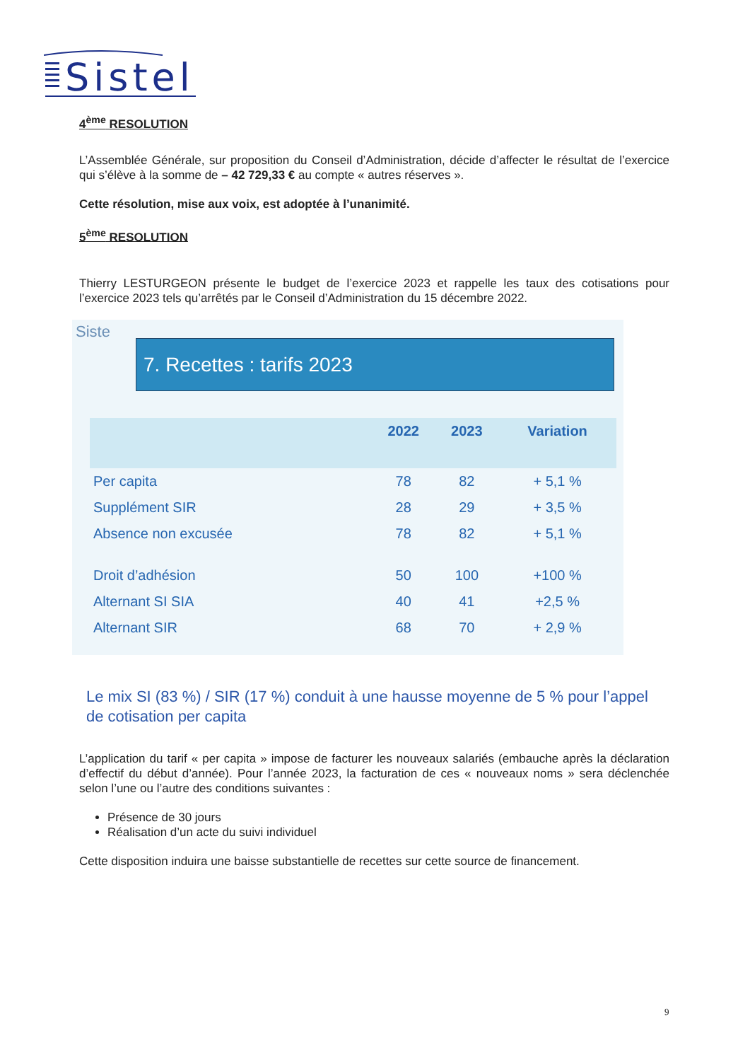Sistel
4<sup>ème</sup> RESOLUTION
L’Assemblée Générale, sur proposition du Conseil d’Administration, décide d’affecter le résultat de l’exercice qui s’élève à la somme de – 42 729,33 € au compte « autres réserves ».
Cette résolution, mise aux voix, est adoptée à l’unanimité.
5<sup>ème</sup> RESOLUTION
Thierry LESTURGEON présente le budget de l’exercice 2023 et rappelle les taux des cotisations pour l’exercice 2023 tels qu’arrêtés par le Conseil d’Administration du 15 décembre 2022.
Siste
7. Recettes : tarifs 2023
| | 2022 | 2023 | Variation |
| --- | --- | --- | --- |
| Per capita | 78 | 82 | + 5,1 % |
| Supplément SIR | 28 | 29 | + 3,5 % |
| Absence non excusée | 78 | 82 | + 5,1 % |
| Droit d’adhésion | 50 | 100 | +100 % |
| Alternant SI SIA | 40 | 41 | +2,5 % |
| Alternant SIR | 68 | 70 | + 2,9 % |
Le mix SI (83 %) / SIR (17 %) conduit à une hausse moyenne de 5 % pour l’appel de cotisation per capita
L’application du tarif « per capita » impose de facturer les nouveaux salariés (embauche après la déclaration d’effectif du début d’année). Pour l’année 2023, la facturation de ces « nouveaux noms » sera déclenchée selon l’une ou l’autre des conditions suivantes :
Présence de 30 jours
Réalisation d’un acte du suivi individuel
Cette disposition induira une baisse substantielle de recettes sur cette source de financement.
9